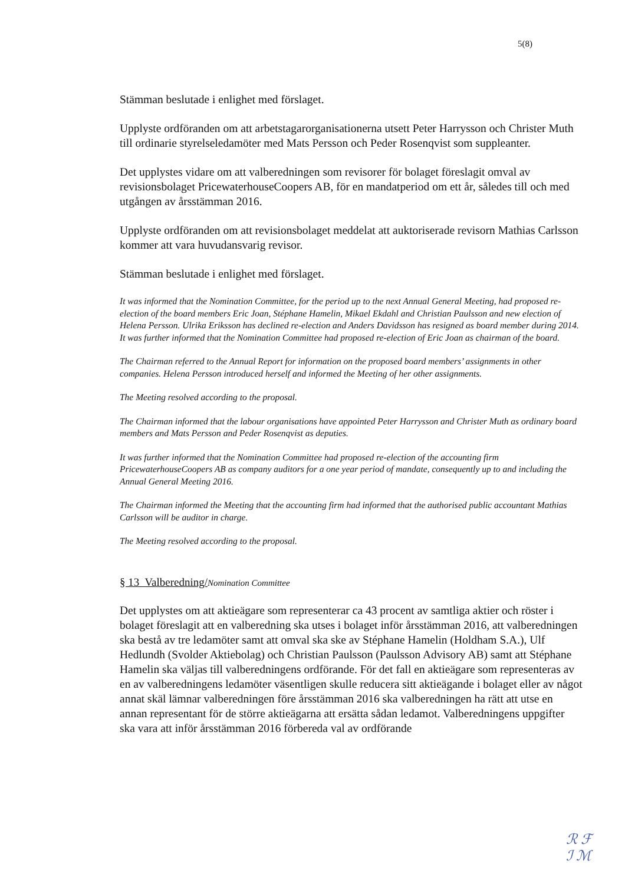5(8)
Stämman beslutade i enlighet med förslaget.
Upplyste ordföranden om att arbetstagarorganisationerna utsett Peter Harrysson och Christer Muth till ordinarie styrelseledamöter med Mats Persson och Peder Rosenqvist som suppleanter.
Det upplystes vidare om att valberedningen som revisorer för bolaget föreslagit omval av revisionsbolaget PricewaterhouseCoopers AB, för en mandatperiod om ett år, således till och med utgången av årsstämman 2016.
Upplyste ordföranden om att revisionsbolaget meddelat att auktoriserade revisorn Mathias Carlsson kommer att vara huvudansvarig revisor.
Stämman beslutade i enlighet med förslaget.
It was informed that the Nomination Committee, for the period up to the next Annual General Meeting, had proposed re-election of the board members Eric Joan, Stéphane Hamelin, Mikael Ekdahl and Christian Paulsson and new election of Helena Persson. Ulrika Eriksson has declined re-election and Anders Davidsson has resigned as board member during 2014. It was further informed that the Nomination Committee had proposed re-election of Eric Joan as chairman of the board.
The Chairman referred to the Annual Report for information on the proposed board members’ assignments in other companies. Helena Persson introduced herself and informed the Meeting of her other assignments.
The Meeting resolved according to the proposal.
The Chairman informed that the labour organisations have appointed Peter Harrysson and Christer Muth as ordinary board members and Mats Persson and Peder Rosenqvist as deputies.
It was further informed that the Nomination Committee had proposed re-election of the accounting firm PricewaterhouseCoopers AB as company auditors for a one year period of mandate, consequently up to and including the Annual General Meeting 2016.
The Chairman informed the Meeting that the accounting firm had informed that the authorised public accountant Mathias Carlsson will be auditor in charge.
The Meeting resolved according to the proposal.
§ 13 Valberedning/Nomination Committee
Det upplystes om att aktieägare som representerar ca 43 procent av samtliga aktier och röster i bolaget föreslagit att en valberedning ska utses i bolaget inför årsstämman 2016, att valberedningen ska bestå av tre ledamöter samt att omval ska ske av Stéphane Hamelin (Holdham S.A.), Ulf Hedlundh (Svolder Aktiebolag) och Christian Paulsson (Paulsson Advisory AB) samt att Stéphane Hamelin ska väljas till valberedningens ordförande. För det fall en aktieägare som representeras av en av valberedningens ledamöter väsentligen skulle reducera sitt aktieägande i bolaget eller av något annat skäl lämnar valberedningen före årsstämman 2016 ska valberedningen ha rätt att utse en annan representant för de större aktieägarna att ersätta sådan ledamot. Valberedningens uppgifter ska vara att inför årsstämman 2016 förbereda val av ordförande
ℛ ℱ
ℐ ℳ